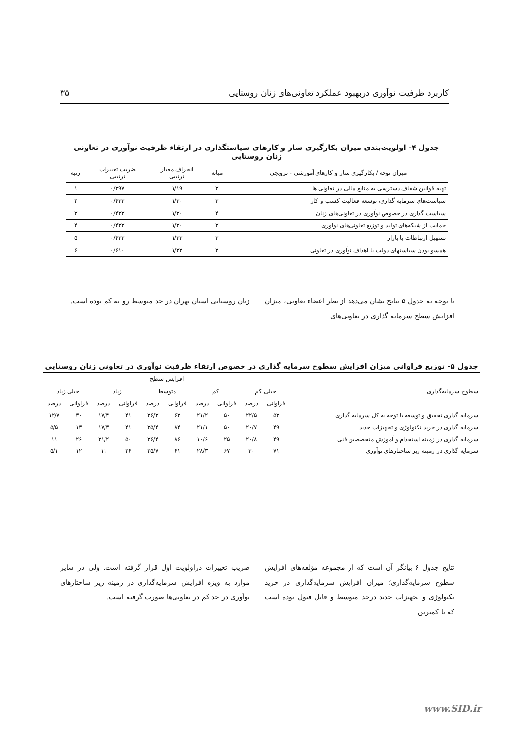کاربرد ظرفیت نوآوری دربهبود عملکرد تعاونی‌های زنان روستایی ۳۵
جدول ۴- اولویت‌بندی میزان بکارگیری ساز و کارهای سیاستگذاری در ارتقاء ظرفیت نوآوری در تعاونی زنان روستایی
| میزان توجه / بکارگیری ساز و کارهای آموزشی - ترویجی | میانه | انحراف معیار ترتیبی | ضریب تغییرات ترتیبی | رتبه |
| --- | --- | --- | --- | --- |
| تهیه قوانین شفاف دسترسی به منابع مالی در تعاونی ها | ۳ | ۱/۱۹ | ۰/۳۹۷ | ۱ |
| سیاست‌های سرمایه گذاری، توسعه فعالیت کسب و کار | ۳ | ۱/۳۰ | ۰/۴۳۳ | ۲ |
| سیاست گذاری در خصوص نوآوری در تعاونی‌های زنان | ۴ | ۱/۳۰ | ۰/۴۳۳ | ۳ |
| حمایت از شبکه‌های تولید و توزیع تعاونی‌های نوآوری | ۳ | ۱/۳۰ | ۰/۴۳۳ | ۴ |
| تسهیل ارتباطات با بازار | ۳ | ۱/۳۳ | ۰/۴۳۳ | ۵ |
| همسو بودن سیاستهای دولت با اهداف نوآوری در تعاونی | ۲ | ۱/۲۲ | ۰/۶۱۰ | ۶ |
با توجه به جدول ۵ نتایج نشان می‌دهد از نظر اعضاء تعاونی، میزان افزایش سطح سرمایه گذاری در تعاونی‌های
زنان روستایی استان تهران در حد متوسط رو به کم بوده است.
جدول ۵- توزیع فراوانی میزان افزایش سطوح سرمایه گذاری در خصوص ارتقاء ظرفیت نوآوری در تعاونی زنان روستایی
| سطوح سرمایه‌گذاری | افزایش سطح | | | | | | | | | |
| | خیلی کم | | کم | | متوسط | | زیاد | | خیلی زیاد | |
| | فراوانی | درصد | فراوانی | درصد | فراوانی | درصد | فراوانی | درصد | فراوانی | درصد |
| سرمایه گذاری تحقیق و توسعه با توجه به کل سرمایه گذاری | ۵۳ | ۲۲/۵ | ۵۰ | ۲۱/۲ | ۶۲ | ۲۶/۳ | ۴۱ | ۱۷/۴ | ۳۰ | ۱۲/۷ |
| سرمایه گذاری در خرید تکنولوژی و تجهیزات جدید | ۴۹ | ۲۰/۷ | ۵۰ | ۲۱/۱ | ۸۴ | ۳۵/۴ | ۴۱ | ۱۷/۳ | ۱۳ | ۵/۵ |
| سرمایه گذاری در زمینه استخدام و آموزش متخصصین فنی | ۴۹ | ۲۰/۸ | ۲۵ | ۱۰/۶ | ۸۶ | ۳۶/۴ | ۵۰ | ۲۱/۲ | ۲۶ | ۱۱ |
| سرمایه گذاری در زمینه زیر ساختارهای نوآوری | ۷۱ | ۳۰ | ۶۷ | ۲۸/۳ | ۶۱ | ۲۵/۷ | ۲۶ | ۱۱ | ۱۲ | ۵/۱ |
نتایج جدول ۶ بیانگر آن است که از مجموعه مؤلفه‌های افزایش سطوح سرمایه‌گذاری؛ میران افزایش سرمایه‌گذاری در خرید تکنولوژی و تجهیزات جدید درحد متوسط و قابل قبول بوده است که با کمترین
ضریب تغییرات دراولویت اول قرار گرفته است. ولی در سایر موارد به ویژه افزایش سرمایه‌گذاری در زمینه زیر ساختارهای نوآوری در حد کم در تعاونی‌ها صورت گرفته است.
www.SID.ir